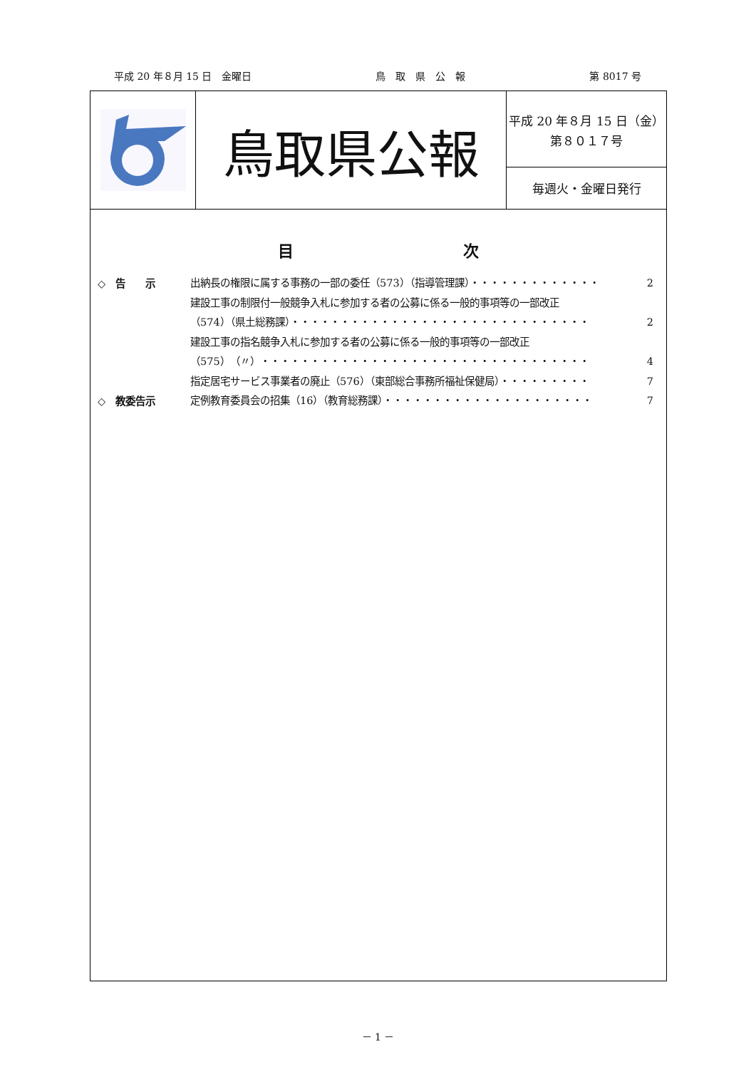平成 20 年８月 15 日　金曜日 鳥　取　県　公　報 第 8017 号
鳥取県公報
平成 20 年８月 15 日（金）
第８０１７号
毎週火・金曜日発行
目 次
◇　告　　示
出納長の権限に属する事務の一部の委任（573）（指導管理課）・・・・・・・・・・・・・ 2
建設工事の制限付一般競争入札に参加する者の公募に係る一般的事項等の一部改正
（574）（県土総務課）・・・・・・・・・・・・・・・・・・・・・・・・・・・・・・ 2
建設工事の指名競争入札に参加する者の公募に係る一般的事項等の一部改正
（575）（〃）・・・・・・・・・・・・・・・・・・・・・・・・・・・・・・・・・ 4
指定居宅サービス事業者の廃止（576）（東部総合事務所福祉保健局）・・・・・・・・・ 7
◇　教委告示
定例教育委員会の招集（16）（教育総務課）・・・・・・・・・・・・・・・・・・・・・ 7
－ 1 －